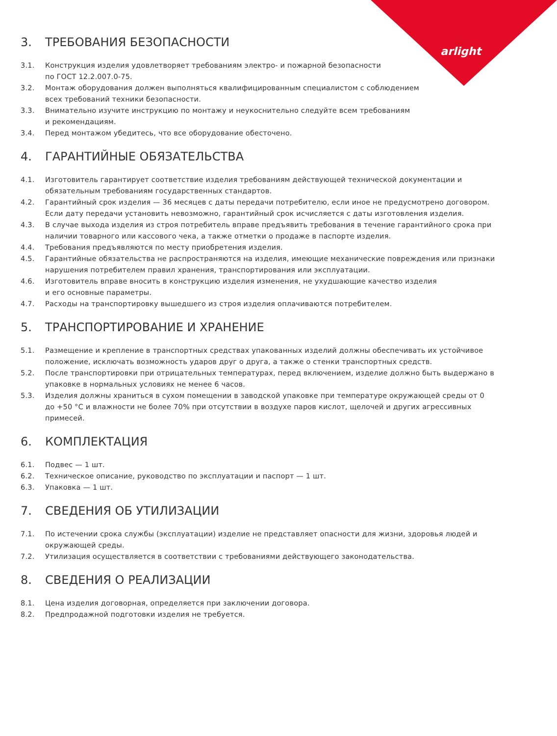arlight
3. ТРЕБОВАНИЯ БЕЗОПАСНОСТИ
3.1. Конструкция изделия удовлетворяет требованиям электро- и пожарной безопасности
по ГОСТ 12.2.007.0-75.
3.2. Монтаж оборудования должен выполняться квалифицированным специалистом с соблюдением
всех требований техники безопасности.
3.3. Внимательно изучите инструкцию по монтажу и неукоснительно следуйте всем требованиям
и рекомендациям.
3.4. Перед монтажом убедитесь, что все оборудование обесточено.
4. ГАРАНТИЙНЫЕ ОБЯЗАТЕЛЬСТВА
4.1. Изготовитель гарантирует соответствие изделия требованиям действующей технической документации и обязательным требованиям государственных стандартов.
4.2. Гарантийный срок изделия — 36 месяцев с даты передачи потребителю, если иное не предусмотрено договором. Если дату передачи установить невозможно, гарантийный срок исчисляется с даты изготовления изделия.
4.3. В случае выхода изделия из строя потребитель вправе предъявить требования в течение гарантийного срока при наличии товарного или кассового чека, а также отметки о продаже в паспорте изделия.
4.4. Требования предъявляются по месту приобретения изделия.
4.5. Гарантийные обязательства не распространяются на изделия, имеющие механические повреждения или признаки нарушения потребителем правил хранения, транспортирования или эксплуатации.
4.6. Изготовитель вправе вносить в конструкцию изделия изменения, не ухудшающие качество изделия
и его основные параметры.
4.7. Расходы на транспортировку вышедшего из строя изделия оплачиваются потребителем.
5. ТРАНСПОРТИРОВАНИЕ И ХРАНЕНИЕ
5.1. Размещение и крепление в транспортных средствах упакованных изделий должны обеспечивать их устойчивое положение, исключать возможность ударов друг о друга, а также о стенки транспортных средств.
5.2. После транспортировки при отрицательных температурах, перед включением, изделие должно быть выдержано в упаковке в нормальных условиях не менее 6 часов.
5.3. Изделия должны храниться в сухом помещении в заводской упаковке при температуре окружающей среды от 0 до +50 °C и влажности не более 70% при отсутствии в воздухе паров кислот, щелочей и других агрессивных примесей.
6. КОМПЛЕКТАЦИЯ
6.1. Подвес — 1 шт.
6.2. Техническое описание, руководство по эксплуатации и паспорт — 1 шт.
6.3. Упаковка — 1 шт.
7. СВЕДЕНИЯ ОБ УТИЛИЗАЦИИ
7.1. По истечении срока службы (эксплуатации) изделие не представляет опасности для жизни, здоровья людей и окружающей среды.
7.2. Утилизация осуществляется в соответствии с требованиями действующего законодательства.
8. СВЕДЕНИЯ О РЕАЛИЗАЦИИ
8.1. Цена изделия договорная, определяется при заключении договора.
8.2. Предпродажной подготовки изделия не требуется.